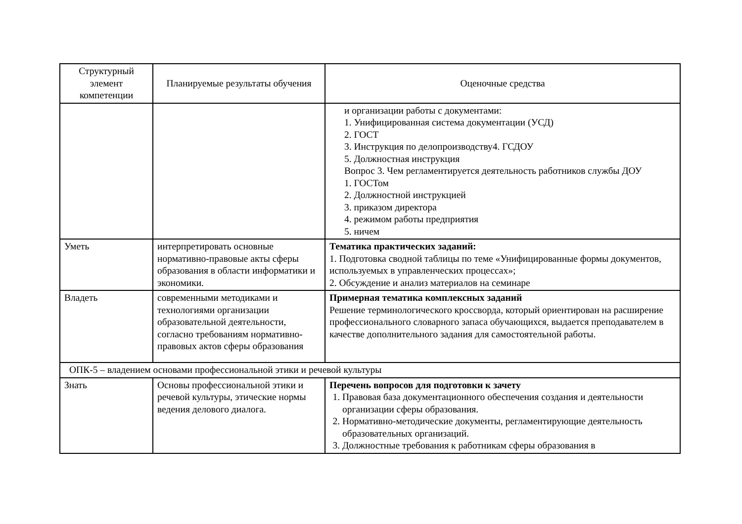| Структурный элемент компетенции | Планируемые результаты обучения | Оценочные средства |
| --- | --- | --- |
| | | и организации работы с документами: 1. Унифицированная система документации (УСД) 2. ГОСТ 3. Инструкция по делопроизводству4. ГСДОУ 5. Должностная инструкция Вопрос 3. Чем регламентируется деятельность работников службы ДОУ 1. ГОСТом 2. Должностной инструкцией 3. приказом директора 4. режимом работы предприятия 5. ничем |
| Уметь | интерпретировать основные нормативно-правовые акты сферы образования в области информатики и экономики. | Тематика практических заданий: 1. Подготовка сводной таблицы по теме «Унифицированные формы документов, используемых в управленческих процессах»; 2. Обсуждение и анализ материалов на семинаре |
| Владеть | современными методиками и технологиями организации образовательной деятельности, согласно требованиям нормативно-правовых актов сферы образования | Примерная тематика комплексных заданий Решение терминологического кроссворда, который ориентирован на расширение профессионального словарного запаса обучающихся, выдается преподавателем в качестве дополнительного задания для самостоятельной работы. |
| ОПК-5 – владением основами профессиональной этики и речевой культуры | | |
| Знать | Основы профессиональной этики и речевой культуры, этические нормы ведения делового диалога. | Перечень вопросов для подготовки к зачету 1. Правовая база документационного обеспечения создания и деятельности организации сферы образования. 2. Нормативно-методические документы, регламентирующие деятельность образовательных организаций. 3. Должностные требования к работникам сферы образования в |